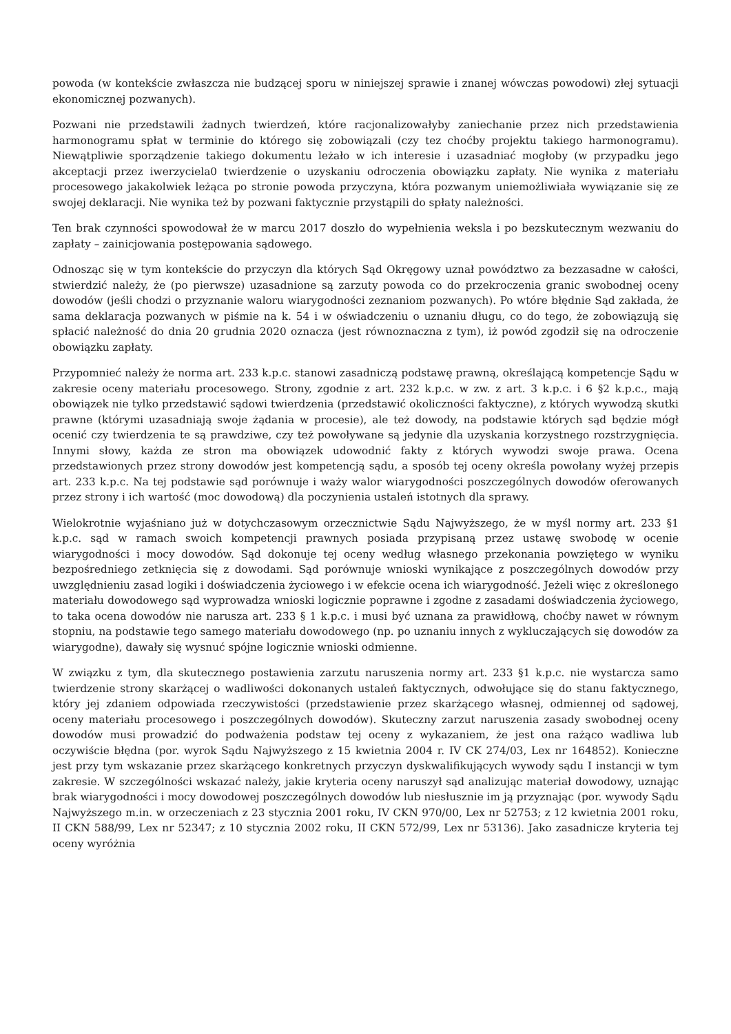powoda (w kontekście zwłaszcza nie budzącej sporu w niniejszej sprawie i znanej wówczas powodowi) złej sytuacji ekonomicznej pozwanych).
Pozwani nie przedstawili żadnych twierdzeń, które racjonalizowałyby zaniechanie przez nich przedstawienia harmonogramu spłat w terminie do którego się zobowiązali (czy tez choćby projektu takiego harmonogramu). Niewątpliwie sporządzenie takiego dokumentu leżało w ich interesie i uzasadniać mogłoby (w przypadku jego akceptacji przez iwerzyciela0 twierdzenie o uzyskaniu odroczenia obowiązku zapłaty. Nie wynika z materiału procesowego jakakolwiek leżąca po stronie powoda przyczyna, która pozwanym uniemożliwiała wywiązanie się ze swojej deklaracji. Nie wynika też by pozwani faktycznie przystąpili do spłaty należności.
Ten brak czynności spowodował że w marcu 2017 doszło do wypełnienia weksla i po bezskutecznym wezwaniu do zapłaty – zainicjowania postępowania sądowego.
Odnosząc się w tym kontekście do przyczyn dla których Sąd Okręgowy uznał powództwo za bezzasadne w całości, stwierdzić należy, że (po pierwsze) uzasadnione są zarzuty powoda co do przekroczenia granic swobodnej oceny dowodów (jeśli chodzi o przyznanie waloru wiarygodności zeznaniom pozwanych). Po wtóre błędnie Sąd zakłada, że sama deklaracja pozwanych w piśmie na k. 54 i w oświadczeniu o uznaniu długu, co do tego, że zobowiązują się spłacić należność do dnia 20 grudnia 2020 oznacza (jest równoznaczna z tym), iż powód zgodził się na odroczenie obowiązku zapłaty.
Przypomnieć należy że norma art. 233 k.p.c. stanowi zasadniczą podstawę prawną, określającą kompetencje Sądu w zakresie oceny materiału procesowego. Strony, zgodnie z art. 232 k.p.c. w zw. z art. 3 k.p.c. i 6 §2 k.p.c., mają obowiązek nie tylko przedstawić sądowi twierdzenia (przedstawić okoliczności faktyczne), z których wywodzą skutki prawne (którymi uzasadniają swoje żądania w procesie), ale też dowody, na podstawie których sąd będzie mógł ocenić czy twierdzenia te są prawdziwe, czy też powoływane są jedynie dla uzyskania korzystnego rozstrzygnięcia. Innymi słowy, każda ze stron ma obowiązek udowodnić fakty z których wywodzi swoje prawa. Ocena przedstawionych przez strony dowodów jest kompetencją sądu, a sposób tej oceny określa powołany wyżej przepis art. 233 k.p.c. Na tej podstawie sąd porównuje i waży walor wiarygodności poszczególnych dowodów oferowanych przez strony i ich wartość (moc dowodową) dla poczynienia ustaleń istotnych dla sprawy.
Wielokrotnie wyjaśniano już w dotychczasowym orzecznictwie Sądu Najwyższego, że w myśl normy art. 233 §1 k.p.c. sąd w ramach swoich kompetencji prawnych posiada przypisaną przez ustawę swobodę w ocenie wiarygodności i mocy dowodów. Sąd dokonuje tej oceny według własnego przekonania powziętego w wyniku bezpośredniego zetknięcia się z dowodami. Sąd porównuje wnioski wynikające z poszczególnych dowodów przy uwzględnieniu zasad logiki i doświadczenia życiowego i w efekcie ocena ich wiarygodność. Jeżeli więc z określonego materiału dowodowego sąd wyprowadza wnioski logicznie poprawne i zgodne z zasadami doświadczenia życiowego, to taka ocena dowodów nie narusza art. 233 § 1 k.p.c. i musi być uznana za prawidłową, choćby nawet w równym stopniu, na podstawie tego samego materiału dowodowego (np. po uznaniu innych z wykluczających się dowodów za wiarygodne), dawały się wysnuć spójne logicznie wnioski odmienne.
W związku z tym, dla skutecznego postawienia zarzutu naruszenia normy art. 233 §1 k.p.c. nie wystarcza samo twierdzenie strony skarżącej o wadliwości dokonanych ustaleń faktycznych, odwołujące się do stanu faktycznego, który jej zdaniem odpowiada rzeczywistości (przedstawienie przez skarżącego własnej, odmiennej od sądowej, oceny materiału procesowego i poszczególnych dowodów). Skuteczny zarzut naruszenia zasady swobodnej oceny dowodów musi prowadzić do podważenia podstaw tej oceny z wykazaniem, że jest ona rażąco wadliwa lub oczywiście błędna (por. wyrok Sądu Najwyższego z 15 kwietnia 2004 r. IV CK 274/03, Lex nr 164852). Konieczne jest przy tym wskazanie przez skarżącego konkretnych przyczyn dyskwalifikujących wywody sądu I instancji w tym zakresie. W szczególności wskazać należy, jakie kryteria oceny naruszył sąd analizując materiał dowodowy, uznając brak wiarygodności i mocy dowodowej poszczególnych dowodów lub niesłusznie im ją przyznając (por. wywody Sądu Najwyższego m.in. w orzeczeniach z 23 stycznia 2001 roku, IV CKN 970/00, Lex nr 52753; z 12 kwietnia 2001 roku, II CKN 588/99, Lex nr 52347; z 10 stycznia 2002 roku, II CKN 572/99, Lex nr 53136). Jako zasadnicze kryteria tej oceny wyróżnia